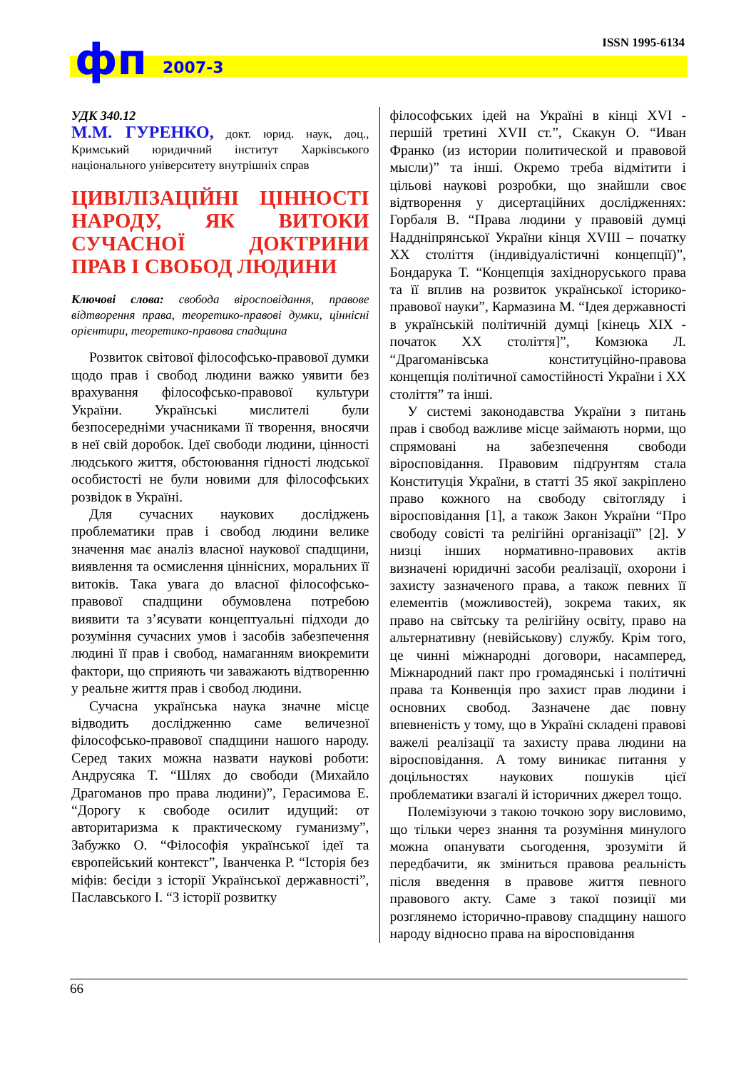ISSN 1995-6134 фп 2007-3
УДК 340.12
М.М. ГУРЕНКО, докт. юрид. наук, доц., Кримський юридичний інститут Харківського національного університету внутрішніх справ
ЦИВІЛІЗАЦІЙНІ ЦІННОСТІ НАРОДУ, ЯК ВИТОКИ СУЧАСНОЇ ДОКТРИНИ ПРАВ І СВОБОД ЛЮДИНИ
Ключові слова: свобода віросповідання, правове відтворення права, теоретико-правові думки, ціннісні орієнтири, теоретико-правова спадщина
Розвиток світової філософсько-правової думки щодо прав і свобод людини важко уявити без врахування філософсько-правової культури України. Українські мислителі були безпосередніми учасниками її творення, вносячи в неї свій доробок. Ідеї свободи людини, цінності людського життя, обстоювання гідності людської особистості не були новими для філософських розвідок в Україні.
Для сучасних наукових досліджень проблематики прав і свобод людини велике значення має аналіз власної наукової спадщини, виявлення та осмислення ціннісних, моральних її витоків. Така увага до власної філософсько-правової спадщини обумовлена потребою виявити та з’ясувати концептуальні підходи до розуміння сучасних умов і засобів забезпечення людині її прав і свобод, намаганням виокремити фактори, що сприяють чи заважають відтворенню у реальне життя прав і свобод людини.
Сучасна українська наука значне місце відводить дослідженню саме величезної філософсько-правової спадщини нашого народу. Серед таких можна назвати наукові роботи: Андрусяка Т. “Шлях до свободи (Михайло Драгоманов про права людини)”, Герасимова Е. “Дорогу к свободе осилит идущий: от авторитаризма к практическому гуманизму”, Забужко О. “Філософія української ідеї та європейський контекст”, Іванченка Р. “Історія без міфів: бесіди з історії Української державності”, Паславського І. “З історії розвитку
філософських ідей на Україні в кінці XVI - першій третині XVII ст.”, Скакун О. “Иван Франко (из истории политической и правовой мысли)” та інші. Окремо треба відмітити і цільові наукові розробки, що знайшли своє відтворення у дисертаційних дослідженнях: Горбаля В. “Права людини у правовій думці Наддніпрянської України кінця XVIII – початку XX століття (індивідуалістичні концепції)”, Бондарука Т. “Концепція західноруського права та її вплив на розвиток української історико-правової науки”, Кармазина М. “Ідея державності в українській політичній думці [кінець XIX - початок XX століття]”, Комзюка Л. “Драгоманівська конституційно-правова концепція політичної самостійності України і XX століття” та інші.
У системі законодавства України з питань прав і свобод важливе місце займають норми, що спрямовані на забезпечення свободи віросповідання. Правовим підґрунтям стала Конституція України, в статті 35 якої закріплено право кожного на свободу світогляду і віросповідання [1], а також Закон України “Про свободу совісті та релігійні організації” [2]. У низці інших нормативно-правових актів визначені юридичні засоби реалізації, охорони і захисту зазначеного права, а також певних її елементів (можливостей), зокрема таких, як право на світську та релігійну освіту, право на альтернативну (невійськову) службу. Крім того, це чинні міжнародні договори, насамперед, Міжнародний пакт про громадянські і політичні права та Конвенція про захист прав людини і основних свобод. Зазначене дає повну впевненість у тому, що в Україні складені правові важелі реалізації та захисту права людини на віросповідання. А тому виникає питання у доцільностях наукових пошуків цієї проблематики взагалі й історичних джерел тощо.
Полемізуючи з такою точкою зору висловимо, що тільки через знання та розуміння минулого можна опанувати сьогодення, зрозуміти й передбачити, як зміниться правова реальність після введення в правове життя певного правового акту. Саме з такої позиції ми розглянемо історично-правову спадщину нашого народу відносно права на віросповідання
66